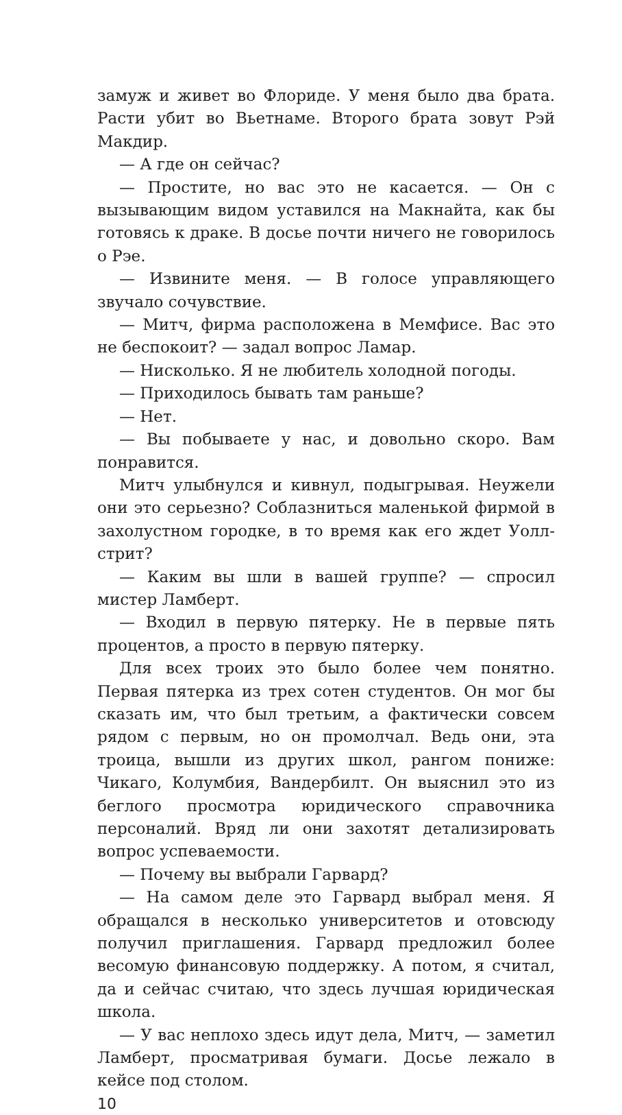замуж и живет во Флориде. У меня было два брата. Расти убит во Вьетнаме. Второго брата зовут Рэй Макдир.
— А где он сейчас?
— Простите, но вас это не касается. — Он с вызывающим видом уставился на Макнайта, как бы готовясь к драке. В досье почти ничего не говорилось о Рэе.
— Извините меня. — В голосе управляющего звучало сочувствие.
— Митч, фирма расположена в Мемфисе. Вас это не беспокоит? — задал вопрос Ламар.
— Нисколько. Я не любитель холодной погоды.
— Приходилось бывать там раньше?
— Нет.
— Вы побываете у нас, и довольно скоро. Вам понравится.
Митч улыбнулся и кивнул, подыгрывая. Неужели они это серьезно? Соблазниться маленькой фирмой в захолустном городке, в то время как его ждет Уолл-стрит?
— Каким вы шли в вашей группе? — спросил мистер Ламберт.
— Входил в первую пятерку. Не в первые пять процентов, а просто в первую пятерку.
Для всех троих это было более чем понятно. Первая пятерка из трех сотен студентов. Он мог бы сказать им, что был третьим, а фактически совсем рядом с первым, но он промолчал. Ведь они, эта троица, вышли из других школ, рангом пониже: Чикаго, Колумбия, Вандербилт. Он выяснил это из беглого просмотра юридического справочника персоналий. Вряд ли они захотят детализировать вопрос успеваемости.
— Почему вы выбрали Гарвард?
— На самом деле это Гарвард выбрал меня. Я обращался в несколько университетов и отовсюду получил приглашения. Гарвард предложил более весомую финансовую поддержку. А потом, я считал, да и сейчас считаю, что здесь лучшая юридическая школа.
— У вас неплохо здесь идут дела, Митч, — заметил Ламберт, просматривая бумаги. Досье лежало в кейсе под столом.
10